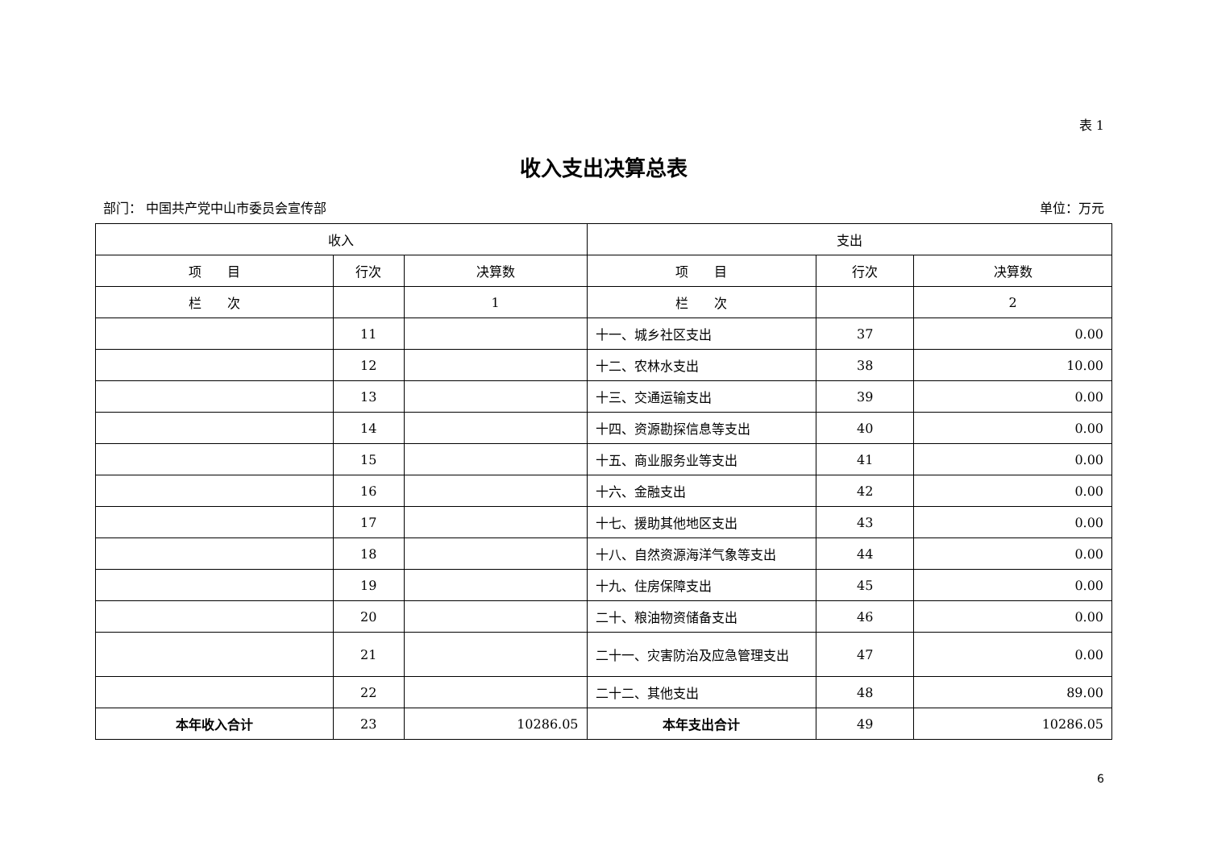表 1
收入支出决算总表
部门： 中国共产党中山市委员会宣传部 单位：万元
| 收入 | | | 支出 | | |
| --- | --- | --- | --- | --- | --- |
| 项 目 | 行次 | 决算数 | 项 目 | 行次 | 决算数 |
| 栏 次 | | 1 | 栏 次 | | 2 |
| | 11 | | 十一、城乡社区支出 | 37 | 0.00 |
| | 12 | | 十二、农林水支出 | 38 | 10.00 |
| | 13 | | 十三、交通运输支出 | 39 | 0.00 |
| | 14 | | 十四、资源勘探信息等支出 | 40 | 0.00 |
| | 15 | | 十五、商业服务业等支出 | 41 | 0.00 |
| | 16 | | 十六、金融支出 | 42 | 0.00 |
| | 17 | | 十七、援助其他地区支出 | 43 | 0.00 |
| | 18 | | 十八、自然资源海洋气象等支出 | 44 | 0.00 |
| | 19 | | 十九、住房保障支出 | 45 | 0.00 |
| | 20 | | 二十、粮油物资储备支出 | 46 | 0.00 |
| | 21 | | 二十一、灾害防治及应急管理支出 | 47 | 0.00 |
| | 22 | | 二十二、其他支出 | 48 | 89.00 |
| 本年收入合计 | 23 | 10286.05 | 本年支出合计 | 49 | 10286.05 |
6